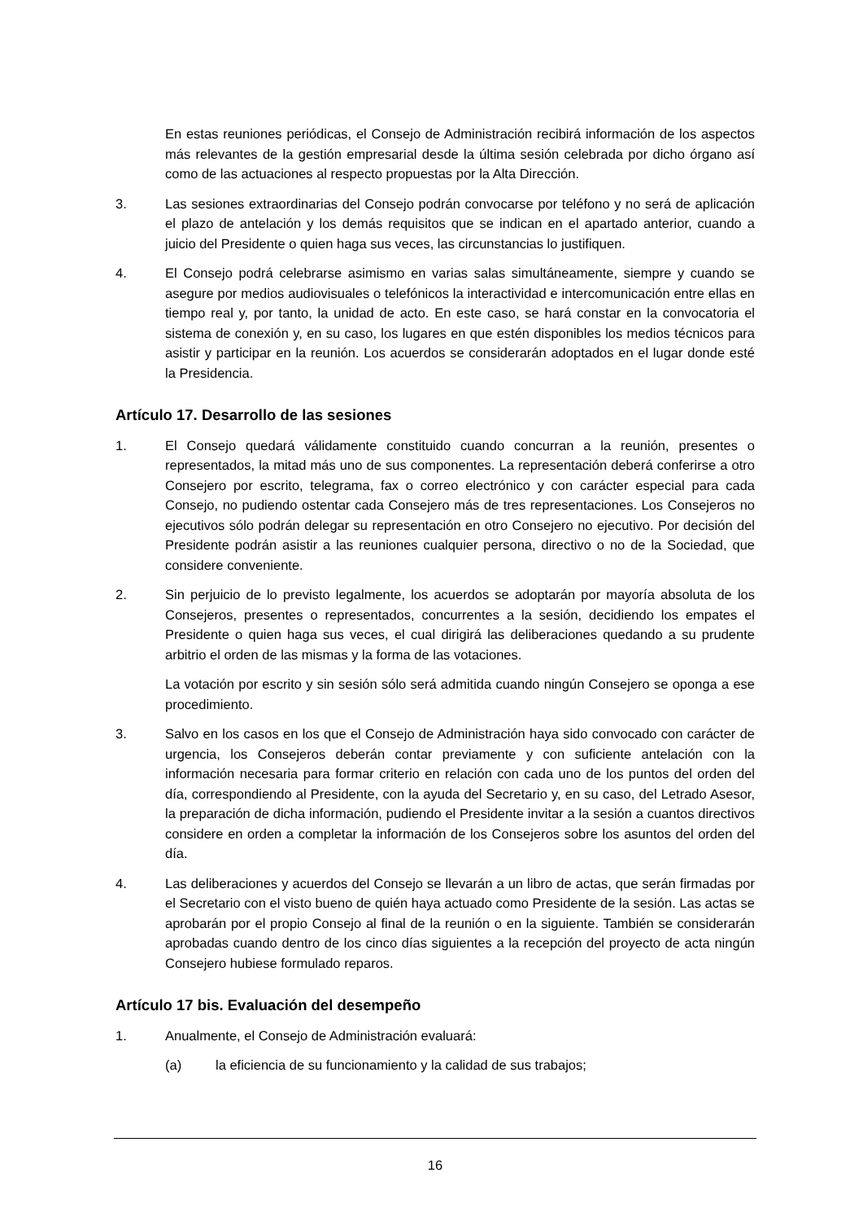En estas reuniones periódicas, el Consejo de Administración recibirá información de los aspectos más relevantes de la gestión empresarial desde la última sesión celebrada por dicho órgano así como de las actuaciones al respecto propuestas por la Alta Dirección.
3. Las sesiones extraordinarias del Consejo podrán convocarse por teléfono y no será de aplicación el plazo de antelación y los demás requisitos que se indican en el apartado anterior, cuando a juicio del Presidente o quien haga sus veces, las circunstancias lo justifiquen.
4. El Consejo podrá celebrarse asimismo en varias salas simultáneamente, siempre y cuando se asegure por medios audiovisuales o telefónicos la interactividad e intercomunicación entre ellas en tiempo real y, por tanto, la unidad de acto. En este caso, se hará constar en la convocatoria el sistema de conexión y, en su caso, los lugares en que estén disponibles los medios técnicos para asistir y participar en la reunión. Los acuerdos se considerarán adoptados en el lugar donde esté la Presidencia.
Artículo 17. Desarrollo de las sesiones
1. El Consejo quedará válidamente constituido cuando concurran a la reunión, presentes o representados, la mitad más uno de sus componentes. La representación deberá conferirse a otro Consejero por escrito, telegrama, fax o correo electrónico y con carácter especial para cada Consejo, no pudiendo ostentar cada Consejero más de tres representaciones. Los Consejeros no ejecutivos sólo podrán delegar su representación en otro Consejero no ejecutivo. Por decisión del Presidente podrán asistir a las reuniones cualquier persona, directivo o no de la Sociedad, que considere conveniente.
2. Sin perjuicio de lo previsto legalmente, los acuerdos se adoptarán por mayoría absoluta de los Consejeros, presentes o representados, concurrentes a la sesión, decidiendo los empates el Presidente o quien haga sus veces, el cual dirigirá las deliberaciones quedando a su prudente arbitrio el orden de las mismas y la forma de las votaciones.
La votación por escrito y sin sesión sólo será admitida cuando ningún Consejero se oponga a ese procedimiento.
3. Salvo en los casos en los que el Consejo de Administración haya sido convocado con carácter de urgencia, los Consejeros deberán contar previamente y con suficiente antelación con la información necesaria para formar criterio en relación con cada uno de los puntos del orden del día, correspondiendo al Presidente, con la ayuda del Secretario y, en su caso, del Letrado Asesor, la preparación de dicha información, pudiendo el Presidente invitar a la sesión a cuantos directivos considere en orden a completar la información de los Consejeros sobre los asuntos del orden del día.
4. Las deliberaciones y acuerdos del Consejo se llevarán a un libro de actas, que serán firmadas por el Secretario con el visto bueno de quién haya actuado como Presidente de la sesión. Las actas se aprobarán por el propio Consejo al final de la reunión o en la siguiente. También se considerarán aprobadas cuando dentro de los cinco días siguientes a la recepción del proyecto de acta ningún Consejero hubiese formulado reparos.
Artículo 17 bis. Evaluación del desempeño
1. Anualmente, el Consejo de Administración evaluará:
(a) la eficiencia de su funcionamiento y la calidad de sus trabajos;
16